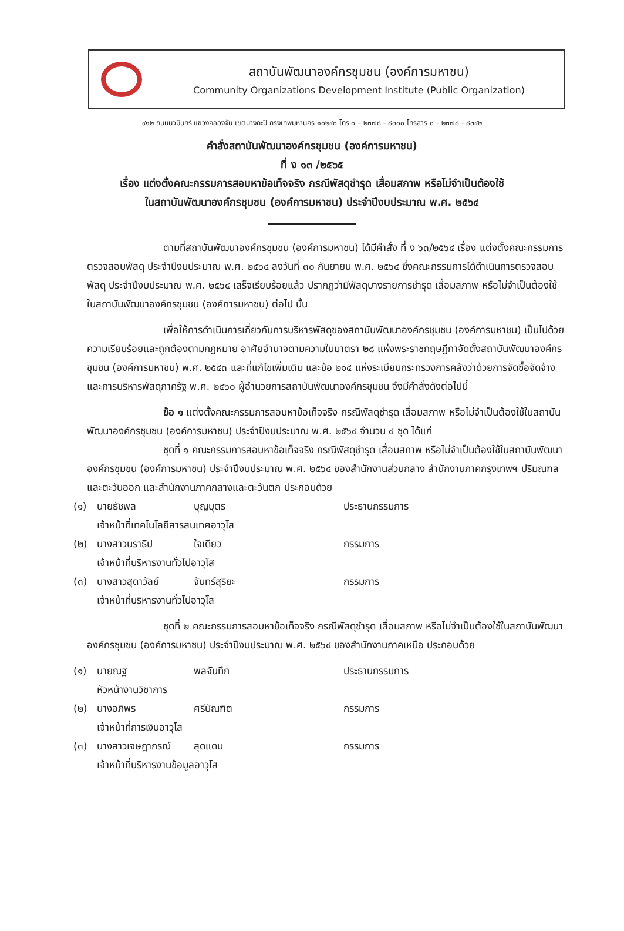สถาบันพัฒนาองค์กรชุมชน (องค์การมหาชน)
Community Organizations Development Institute (Public Organization)
๙๑๒ ถนนนวมินทร์ แขวงคลองจั่น เขตบางกะปิ กรุงเทพมหานคร ๑๐๒๔๐ โทร ๐ – ๒๓๗๘ - ๘๓๐๐ โทรสาร ๐ – ๒๓๗๘ - ๘๓๔๒
คำสั่งสถาบันพัฒนาองค์กรชุมชน (องค์การมหาชน)
ที่ ง ๑๓ /๒๕๖๕
เรื่อง แต่งตั้งคณะกรรมการสอบหาข้อเท็จจริง กรณีพัสดุชำรุด เสื่อมสภาพ หรือไม่จำเป็นต้องใช้
ในสถาบันพัฒนาองค์กรชุมชน (องค์การมหาชน) ประจำปีงบประมาณ พ.ศ. ๒๕๖๔
ตามที่สถาบันพัฒนาองค์กรชุมชน (องค์การมหาชน) ได้มีคำสั่ง ที่ ง ๖๓/๒๕๖๔ เรื่อง แต่งตั้งคณะกรรมการตรวจสอบพัสดุ ประจำปีงบประมาณ พ.ศ. ๒๕๖๔ ลงวันที่ ๓๐ กันยายน พ.ศ. ๒๕๖๔ ซึ่งคณะกรรมการได้ดำเนินการตรวจสอบพัสดุ ประจำปีงบประมาณ พ.ศ. ๒๕๖๔ เสร็จเรียบร้อยแล้ว ปรากฏว่ามีพัสดุบางรายการชำรุด เสื่อมสภาพ หรือไม่จำเป็นต้องใช้ในสถาบันพัฒนาองค์กรชุมชน (องค์การมหาชน) ต่อไป นั้น
เพื่อให้การดำเนินการเกี่ยวกับการบริหารพัสดุของสถาบันพัฒนาองค์กรชุมชน (องค์การมหาชน) เป็นไปด้วยความเรียบร้อยและถูกต้องตามกฎหมาย อาศัยอำนาจตามความในมาตรา ๒๘ แห่งพระราชกฤษฎีกาจัดตั้งสถาบันพัฒนาองค์กรชุมชน (องค์การมหาชน) พ.ศ. ๒๕๔๓ และที่แก้ไขเพิ่มเติม และข้อ ๒๑๔ แห่งระเบียบกระทรวงการคลังว่าด้วยการจัดซื้อจัดจ้างและการบริหารพัสดุภาครัฐ พ.ศ. ๒๕๖๐ ผู้อำนวยการสถาบันพัฒนาองค์กรชุมชน จึงมีคำสั่งดังต่อไปนี้
ข้อ ๑ แต่งตั้งคณะกรรมการสอบหาข้อเท็จจริง กรณีพัสดุชำรุด เสื่อมสภาพ หรือไม่จำเป็นต้องใช้ในสถาบันพัฒนาองค์กรชุมชน (องค์การมหาชน) ประจำปีงบประมาณ พ.ศ. ๒๕๖๔ จำนวน ๔ ชุด ได้แก่
ชุดที่ ๑ คณะกรรมการสอบหาข้อเท็จจริง กรณีพัสดุชำรุด เสื่อมสภาพ หรือไม่จำเป็นต้องใช้ในสถาบันพัฒนาองค์กรชุมชน (องค์การมหาชน) ประจำปีงบประมาณ พ.ศ. ๒๕๖๔ ของสำนักงานส่วนกลาง สำนักงานภาคกรุงเทพฯ ปริมณฑลและตะวันออก และสำนักงานภาคกลางและตะวันตก ประกอบด้วย
(๑)
นายธัชพล
บุญบุตร
ประธานกรรมการ
เจ้าหน้าที่เทคโนโลยีสารสนเทศอาวุโส
(๒)
นางสาวนราธิป
ใจเดียว
กรรมการ
เจ้าหน้าที่บริหารงานทั่วไปอาวุโส
(๓)
นางสาวสุดาวัลย์
จันทร์สุริยะ
กรรมการ
เจ้าหน้าที่บริหารงานทั่วไปอาวุโส
ชุดที่ ๒ คณะกรรมการสอบหาข้อเท็จจริง กรณีพัสดุชำรุด เสื่อมสภาพ หรือไม่จำเป็นต้องใช้ในสถาบันพัฒนาองค์กรชุมชน (องค์การมหาชน) ประจำปีงบประมาณ พ.ศ. ๒๕๖๔ ของสำนักงานภาคเหนือ ประกอบด้วย
(๑)
นายณฐ
พลจันทึก
ประธานกรรมการ
หัวหน้างานวิชาการ
(๒)
นางอภิพร
ศรีบัณฑิต
กรรมการ
เจ้าหน้าที่การเงินอาวุโส
(๓)
นางสาวเจษฎาภรณ์
สุดแดน
กรรมการ
เจ้าหน้าที่บริหารงานข้อมูลอาวุโส